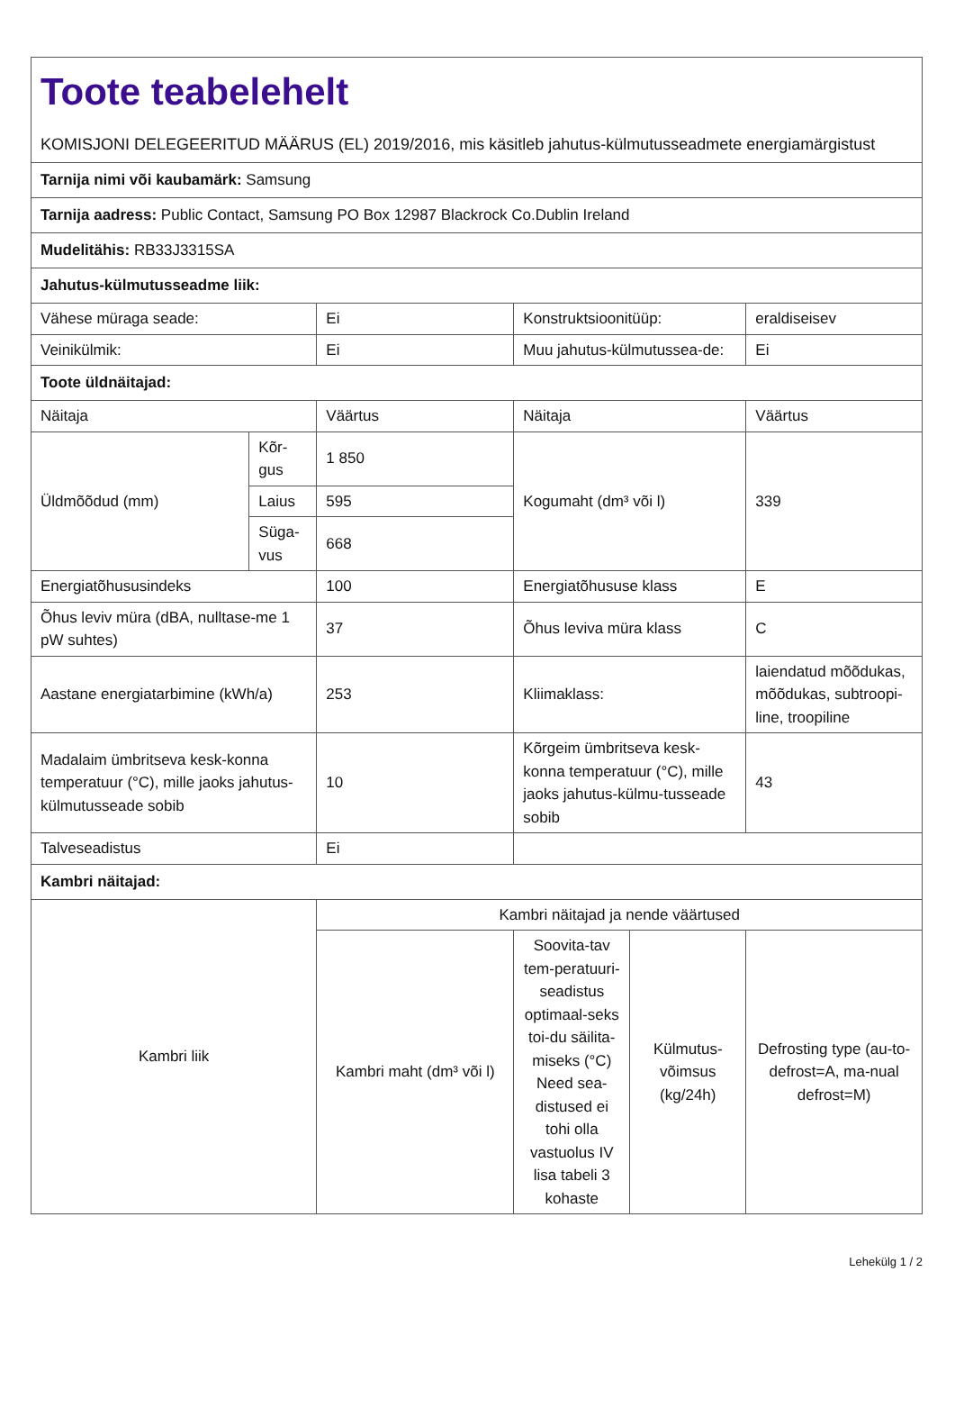| Toote teabelehelt KOMISJONI DELEGEERITUD MÄÄRUS (EL) 2019/2016, mis käsitleb jahutus-külmutusseadmete energiamärgistust | | | | | |
| Tarnija nimi või kaubamärk: Samsung | | | | | |
| Tarnija aadress: Public Contact, Samsung PO Box 12987 Blackrock Co.Dublin Ireland | | | | | |
| Mudelitähis: RB33J3315SA | | | | | |
| Jahutus-külmutusseadme liik: | | | | | |
| Vähese müraga seade: | | Ei | Konstruktsioonitüüp: | | eraldiseisev |
| Veinikülmik: | | Ei | Muu jahutus-külmutussea-de: | | Ei |
| Toote üldnäitajad: | | | | | |
| Näitaja | | Väärtus | Näitaja | | Väärtus |
| Üldmõõdud (mm) | Kõr-gus | 1 850 | Kogumaht (dm³ või l) | | 339 |
| | Laius | 595 | | | |
| | Süga-vus | 668 | | | |
| Energiatõhususindeks | | 100 | Energiatõhususe klass | | E |
| Õhus leviv müra (dBA, nulltase-me 1 pW suhtes) | | 37 | Õhus leviva müra klass | | C |
| Aastane energiatarbimine (kWh/a) | | 253 | Kliimaklass: | | laiendatud mõõdukas, mõõdukas, subtroopi-line, troopiline |
| Madalaim ümbritseva kesk-konna temperatuur (°C), mille jaoks jahutus-külmutusseade sobib | | 10 | Kõrgeim ümbritseva kesk-konna temperatuur (°C), mille jaoks jahutus-külmu-tusseade sobib | | 43 |
| Talveseadistus | | Ei | | | |
| Kambri näitajad: | | | | | |
| Kambri liik | | Kambri näitajad ja nende väärtused | | | |
| | | Kambri maht (dm³ või l) | Soovita-tav tem-peratuuri-seadistus optimaal-seks toi-du säilita-miseks (°C) Need sea-distused ei tohi olla vastuolus IV lisa tabeli 3 kohaste | Külmutus-võimsus (kg/24h) | Defrosting type (au-to-defrost=A, ma-nual defrost=M) |
Lehekülg 1 / 2